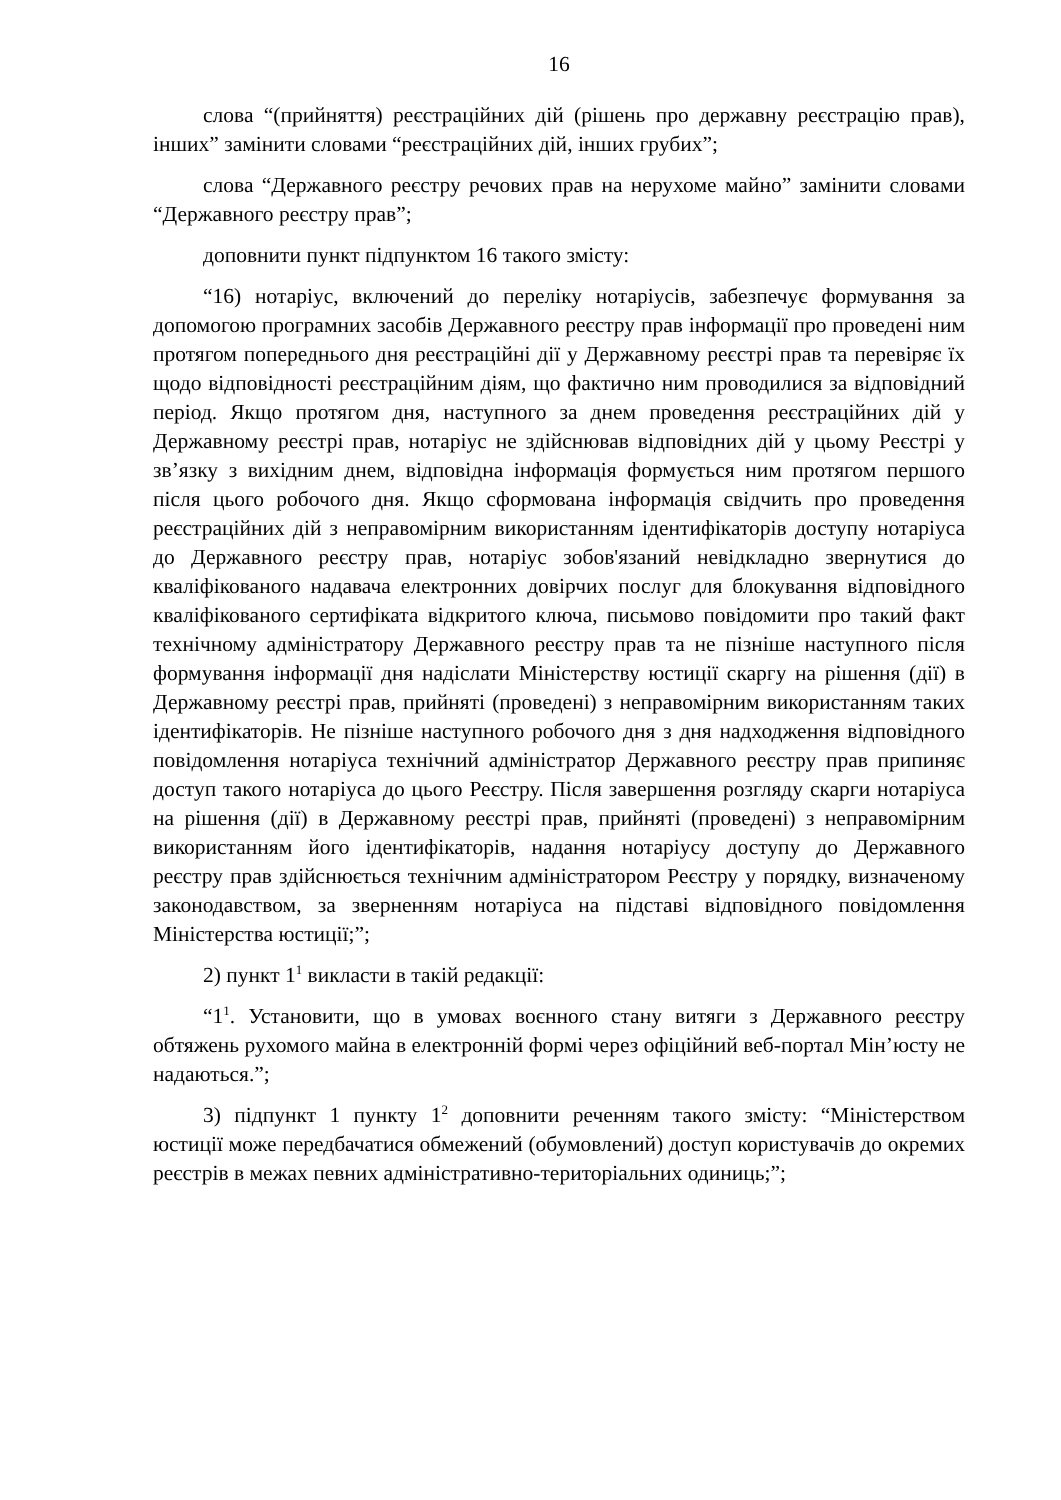16
слова “(прийняття) реєстраційних дій (рішень про державну реєстрацію прав), інших” замінити словами “реєстраційних дій, інших грубих”;
слова “Державного реєстру речових прав на нерухоме майно” замінити словами “Державного реєстру прав”;
доповнити пункт підпунктом 16 такого змісту:
“16) нотаріус, включений до переліку нотаріусів, забезпечує формування за допомогою програмних засобів Державного реєстру прав інформації про проведені ним протягом попереднього дня реєстраційні дії у Державному реєстрі прав та перевіряє їх щодо відповідності реєстраційним діям, що фактично ним проводилися за відповідний період. Якщо протягом дня, наступного за днем проведення реєстраційних дій у Державному реєстрі прав, нотаріус не здійснював відповідних дій у цьому Реєстрі у зв’язку з вихідним днем, відповідна інформація формується ним протягом першого після цього робочого дня. Якщо сформована інформація свідчить про проведення реєстраційних дій з неправомірним використанням ідентифікаторів доступу нотаріуса до Державного реєстру прав, нотаріус зобов'язаний невідкладно звернутися до кваліфікованого надавача електронних довірчих послуг для блокування відповідного кваліфікованого сертифіката відкритого ключа, письмово повідомити про такий факт технічному адміністратору Державного реєстру прав та не пізніше наступного після формування інформації дня надіслати Міністерству юстиції скаргу на рішення (дії) в Державному реєстрі прав, прийняті (проведені) з неправомірним використанням таких ідентифікаторів. Не пізніше наступного робочого дня з дня надходження відповідного повідомлення нотаріуса технічний адміністратор Державного реєстру прав припиняє доступ такого нотаріуса до цього Реєстру. Після завершення розгляду скарги нотаріуса на рішення (дії) в Державному реєстрі прав, прийняті (проведені) з неправомірним використанням його ідентифікаторів, надання нотаріусу доступу до Державного реєстру прав здійснюється технічним адміністратором Реєстру у порядку, визначеному законодавством, за зверненням нотаріуса на підставі відповідного повідомлення Міністерства юстиції;”;
2) пункт 1<sup>1</sup> викласти в такій редакції:
“1<sup>1</sup>. Установити, що в умовах воєнного стану витяги з Державного реєстру обтяжень рухомого майна в електронній формі через офіційний веб-портал Мін’юсту не надаються.”;
3) підпункт 1 пункту 1<sup>2</sup> доповнити реченням такого змісту: “Міністерством юстиції може передбачатися обмежений (обумовлений) доступ користувачів до окремих реєстрів в межах певних адміністративно-територіальних одиниць;”;